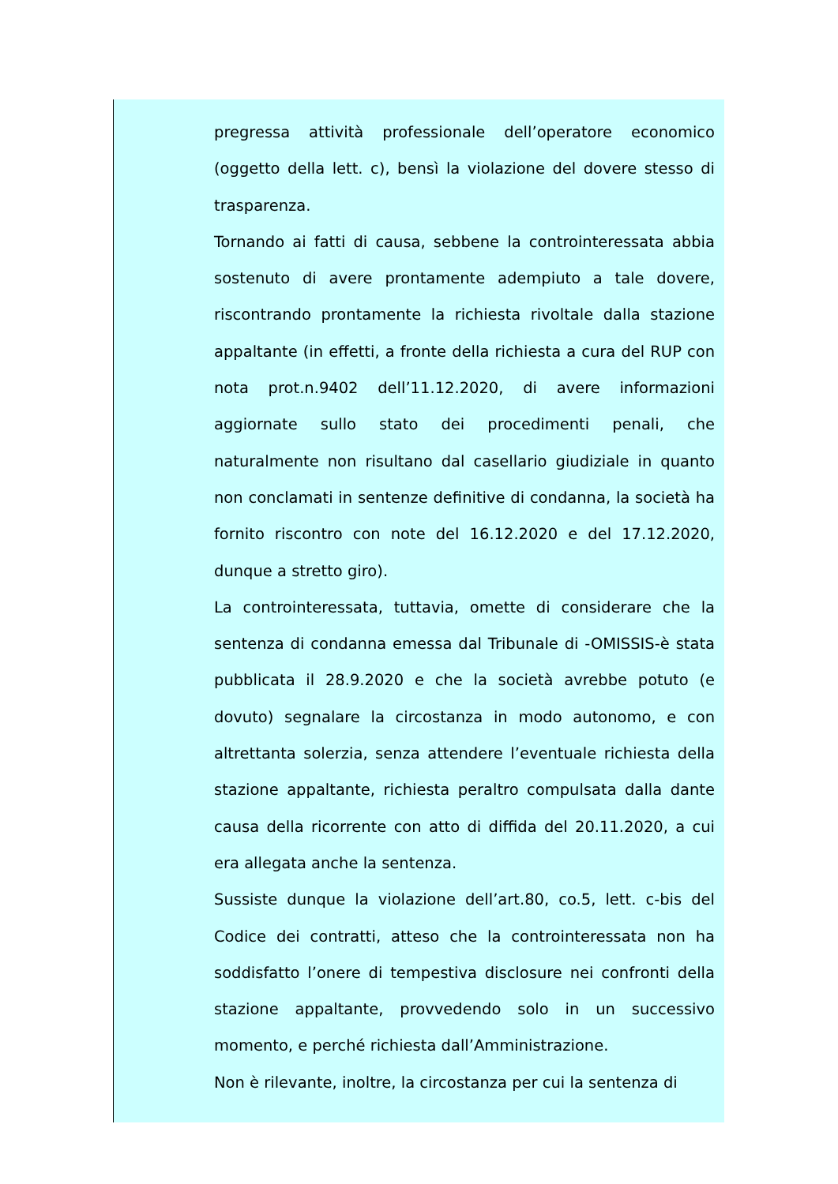pregressa attività professionale dell’operatore economico (oggetto della lett. c), bensì la violazione del dovere stesso di trasparenza.
Tornando ai fatti di causa, sebbene la controinteressata abbia sostenuto di avere prontamente adempiuto a tale dovere, riscontrando prontamente la richiesta rivoltale dalla stazione appaltante (in effetti, a fronte della richiesta a cura del RUP con nota prot.n.9402 dell’11.12.2020, di avere informazioni aggiornate sullo stato dei procedimenti penali, che naturalmente non risultano dal casellario giudiziale in quanto non conclamati in sentenze definitive di condanna, la società ha fornito riscontro con note del 16.12.2020 e del 17.12.2020, dunque a stretto giro).
La controinteressata, tuttavia, omette di considerare che la sentenza di condanna emessa dal Tribunale di -OMISSIS-è stata pubblicata il 28.9.2020 e che la società avrebbe potuto (e dovuto) segnalare la circostanza in modo autonomo, e con altrettanta solerzia, senza attendere l’eventuale richiesta della stazione appaltante, richiesta peraltro compulsata dalla dante causa della ricorrente con atto di diffida del 20.11.2020, a cui era allegata anche la sentenza.
Sussiste dunque la violazione dell’art.80, co.5, lett. c-bis del Codice dei contratti, atteso che la controinteressata non ha soddisfatto l’onere di tempestiva disclosure nei confronti della stazione appaltante, provvedendo solo in un successivo momento, e perché richiesta dall’Amministrazione.
Non è rilevante, inoltre, la circostanza per cui la sentenza di